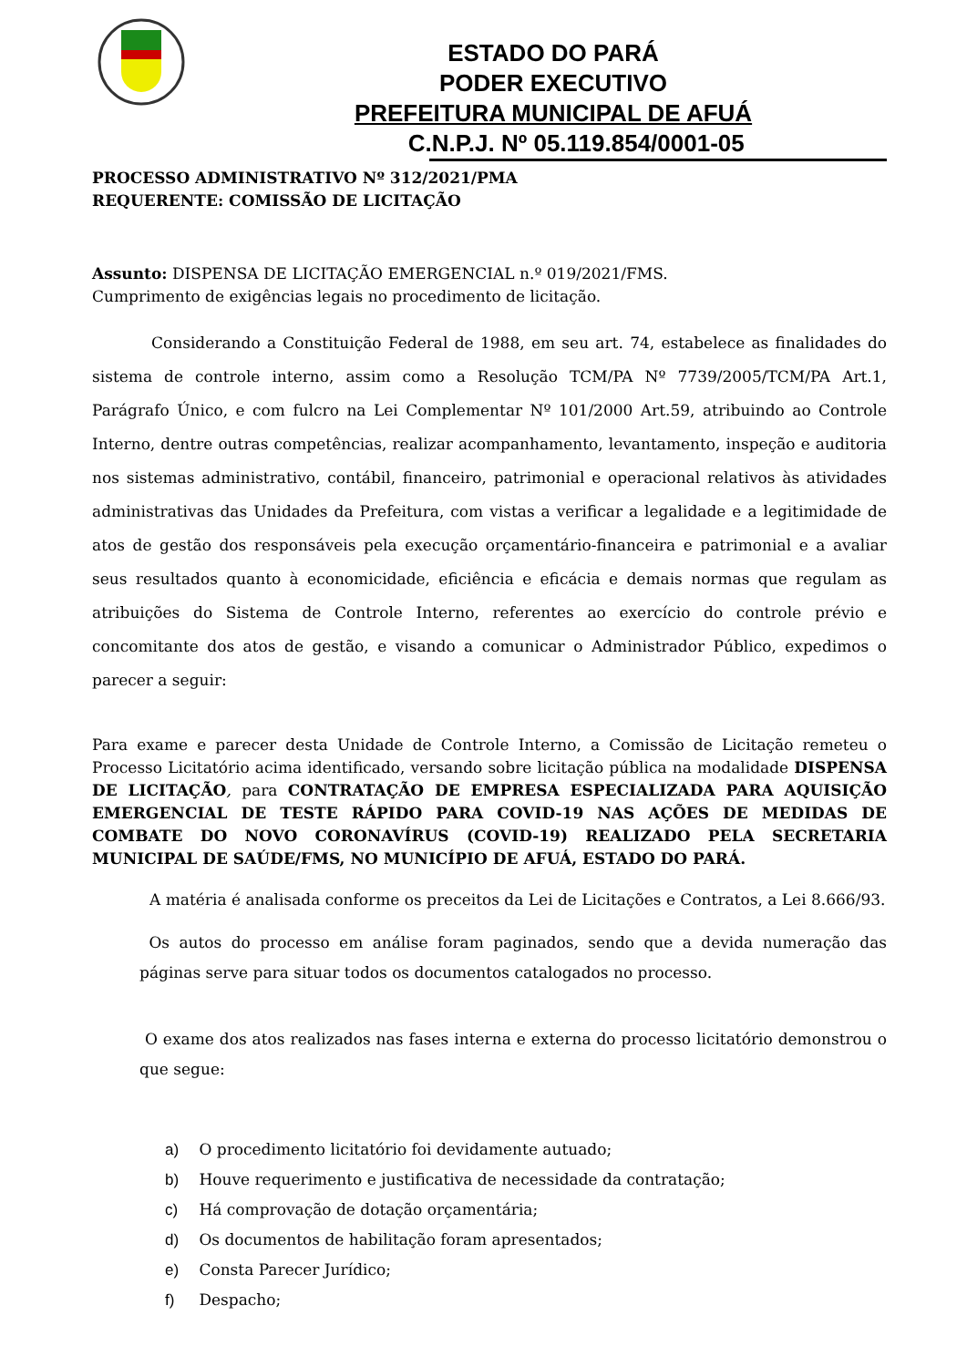ESTADO DO PARÁ
PODER EXECUTIVO
PREFEITURA MUNICIPAL DE AFUÁ
C.N.P.J. Nº 05.119.854/0001-05
PROCESSO ADMINISTRATIVO Nº 312/2021/PMA
REQUERENTE: COMISSÃO DE LICITAÇÃO
Assunto: DISPENSA DE LICITAÇÃO EMERGENCIAL n.º 019/2021/FMS.
Cumprimento de exigências legais no procedimento de licitação.
Considerando a Constituição Federal de 1988, em seu art. 74, estabelece as finalidades do sistema de controle interno, assim como a Resolução TCM/PA Nº 7739/2005/TCM/PA Art.1, Parágrafo Único, e com fulcro na Lei Complementar Nº 101/2000 Art.59, atribuindo ao Controle Interno, dentre outras competências, realizar acompanhamento, levantamento, inspeção e auditoria nos sistemas administrativo, contábil, financeiro, patrimonial e operacional relativos às atividades administrativas das Unidades da Prefeitura, com vistas a verificar a legalidade e a legitimidade de atos de gestão dos responsáveis pela execução orçamentário-financeira e patrimonial e a avaliar seus resultados quanto à economicidade, eficiência e eficácia e demais normas que regulam as atribuições do Sistema de Controle Interno, referentes ao exercício do controle prévio e concomitante dos atos de gestão, e visando a comunicar o Administrador Público, expedimos o parecer a seguir:
Para exame e parecer desta Unidade de Controle Interno, a Comissão de Licitação remeteu o Processo Licitatório acima identificado, versando sobre licitação pública na modalidade DISPENSA DE LICITAÇÃO, para CONTRATAÇÃO DE EMPRESA ESPECIALIZADA PARA AQUISIÇÃO EMERGENCIAL DE TESTE RÁPIDO PARA COVID-19 NAS AÇÕES DE MEDIDAS DE COMBATE DO NOVO CORONAVÍRUS (COVID-19) REALIZADO PELA SECRETARIA MUNICIPAL DE SAÚDE/FMS, NO MUNICÍPIO DE AFUÁ, ESTADO DO PARÁ.
A matéria é analisada conforme os preceitos da Lei de Licitações e Contratos, a Lei 8.666/93.
Os autos do processo em análise foram paginados, sendo que a devida numeração das páginas serve para situar todos os documentos catalogados no processo.
O exame dos atos realizados nas fases interna e externa do processo licitatório demonstrou o que segue:
a) O procedimento licitatório foi devidamente autuado;
b) Houve requerimento e justificativa de necessidade da contratação;
c) Há comprovação de dotação orçamentária;
d) Os documentos de habilitação foram apresentados;
e) Consta Parecer Jurídico;
f) Despacho;